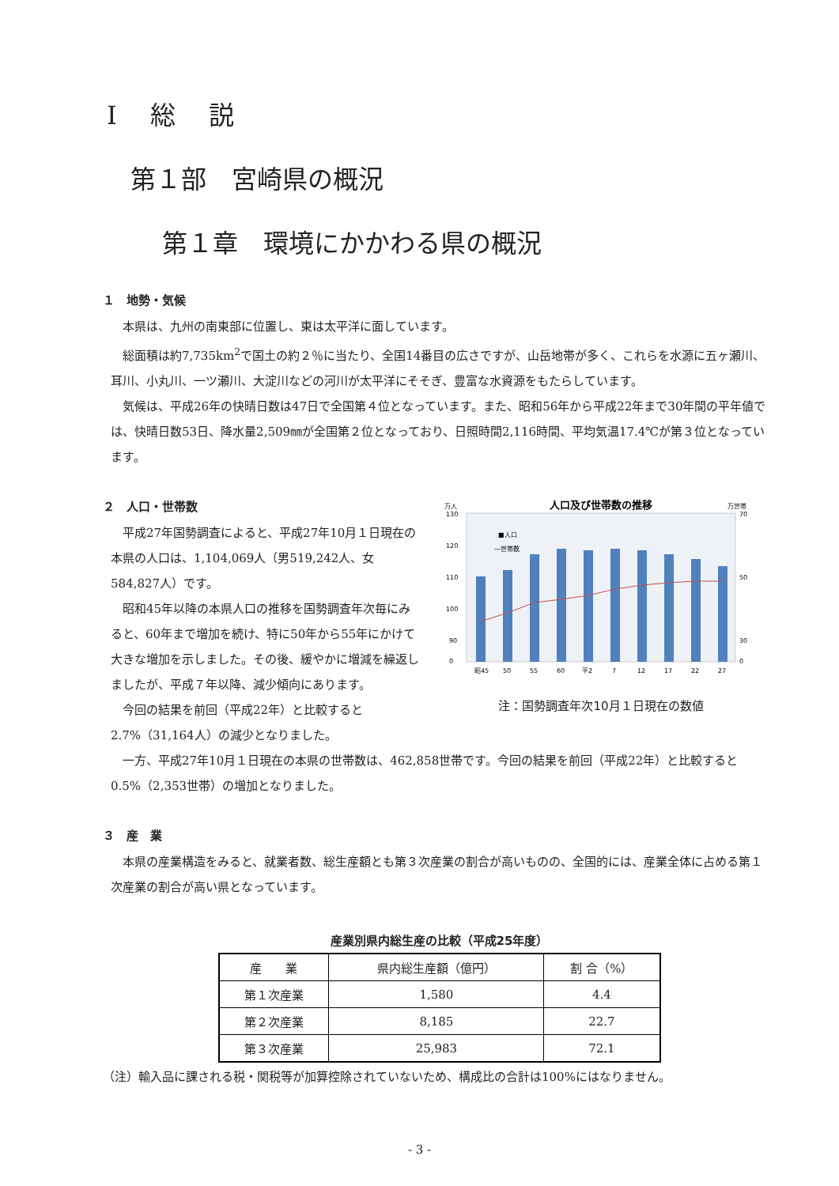Ⅰ　 総　 説
第１部　宮崎県の概況
第１章　環境にかかわる県の概況
１　地勢・気候
本県は、九州の南東部に位置し、東は太平洋に面しています。
総面積は約7,735km<sup>2</sup>で国土の約２％に当たり、全国14番目の広さですが、山岳地帯が多く、これらを水源に五ヶ瀬川、耳川、小丸川、一ツ瀬川、大淀川などの河川が太平洋にそそぎ、豊富な水資源をもたらしています。
気候は、平成26年の快晴日数は47日で全国第４位となっています。また、昭和56年から平成22年まで30年間の平年値では、快晴日数53日、降水量2,509㎜が全国第２位となっており、日照時間2,116時間、平均気温17.4℃が第３位となっています。
２　人口・世帯数
平成27年国勢調査によると、平成27年10月１日現在の本県の人口は、1,104,069人（男519,242人、女584,827人）です。
昭和45年以降の本県人口の推移を国勢調査年次毎にみると、60年まで増加を続け、特に50年から55年にかけて大きな増加を示しました。その後、緩やかに増減を繰返しましたが、平成７年以降、減少傾向にあります。
今回の結果を前回（平成22年）と比較すると2.7%（31,164人）の減少となりました。
人口及び世帯数の推移
万人
万世帯
■人口
―世帯数
130
120
110
100
90
0
70
50
30
0
昭45
50
55
60
平2
7
12
17
22
27
注：国勢調査年次10月１日現在の数値
一方、平成27年10月１日現在の本県の世帯数は、462,858世帯です。今回の結果を前回（平成22年）と比較すると0.5%（2,353世帯）の増加となりました。
３　産　業
本県の産業構造をみると、就業者数、総生産額とも第３次産業の割合が高いものの、全国的には、産業全体に占める第１次産業の割合が高い県となっています。
産業別県内総生産の比較（平成25年度）
| 産 業 | 県内総生産額（億円） | 割 合（%） |
| --- | --- | --- |
| 第１次産業 | 1,580 | 4.4 |
| 第２次産業 | 8,185 | 22.7 |
| 第３次産業 | 25,983 | 72.1 |
（注）輸入品に課される税・関税等が加算控除されていないため、構成比の合計は100%にはなりません。
- 3 -